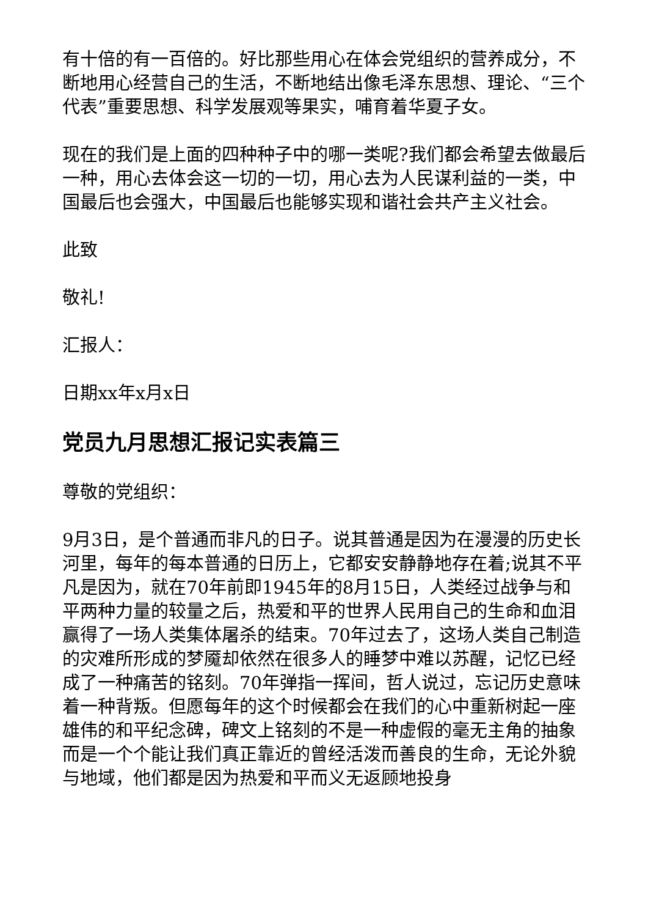有十倍的有一百倍的。好比那些用心在体会党组织的营养成分，不断地用心经营自己的生活，不断地结出像毛泽东思想、理论、“三个代表”重要思想、科学发展观等果实，哺育着华夏子女。
现在的我们是上面的四种种子中的哪一类呢?我们都会希望去做最后一种，用心去体会这一切的一切，用心去为人民谋利益的一类，中国最后也会强大，中国最后也能够实现和谐社会共产主义社会。
此致
敬礼!
汇报人：
日期xx年x月x日
党员九月思想汇报记实表篇三
尊敬的党组织：
9月3日，是个普通而非凡的日子。说其普通是因为在漫漫的历史长河里，每年的每本普通的日历上，它都安安静静地存在着;说其不平凡是因为，就在70年前即1945年的8月15日，人类经过战争与和平两种力量的较量之后，热爱和平的世界人民用自己的生命和血泪赢得了一场人类集体屠杀的结束。70年过去了，这场人类自己制造的灾难所形成的梦魇却依然在很多人的睡梦中难以苏醒，记忆已经成了一种痛苦的铭刻。70年弹指一挥间，哲人说过，忘记历史意味着一种背叛。但愿每年的这个时候都会在我们的心中重新树起一座雄伟的和平纪念碑，碑文上铭刻的不是一种虚假的毫无主角的抽象而是一个个能让我们真正靠近的曾经活泼而善良的生命，无论外貌与地域，他们都是因为热爱和平而义无返顾地投身